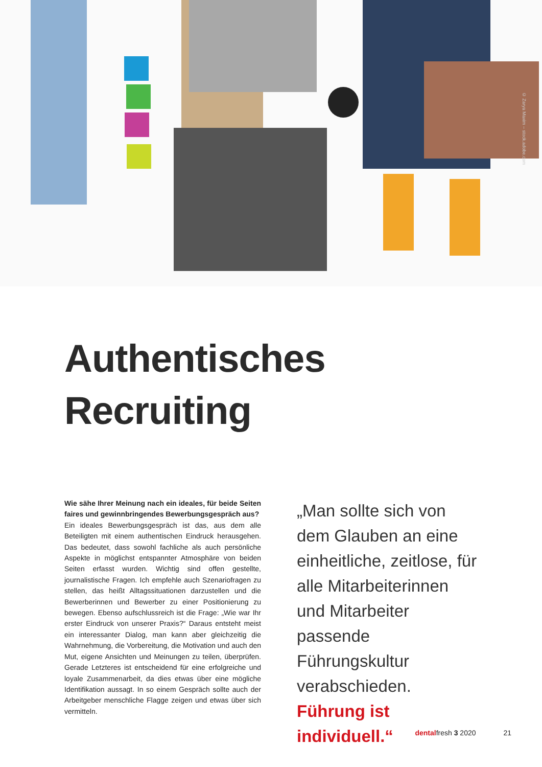© Zarya Maxim – stock.adobe.com
Authentisches
Recruiting
Wie sähe Ihrer Meinung nach ein ideales, für beide Seiten faires und gewinnbringendes Bewerbungsgespräch aus?
Ein ideales Bewerbungsgespräch ist das, aus dem alle Beteiligten mit einem authentischen Eindruck herausgehen. Das bedeutet, dass sowohl fachliche als auch persönliche Aspekte in möglichst entspannter Atmosphäre von beiden Seiten erfasst wurden. Wichtig sind offen gestellte, journalistische Fragen. Ich empfehle auch Szenariofragen zu stellen, das heißt Alltagssituationen darzustellen und die Bewerberinnen und Bewerber zu einer Positionierung zu bewegen. Ebenso aufschlussreich ist die Frage: „Wie war Ihr erster Eindruck von unserer Praxis?“ Daraus entsteht meist ein interessanter Dialog, man kann aber gleichzeitig die Wahrnehmung, die Vorbereitung, die Motivation und auch den Mut, eigene Ansichten und Meinungen zu teilen, überprüfen. Gerade Letzteres ist entscheidend für eine erfolgreiche und loyale Zusammenarbeit, da dies etwas über eine mögliche Identifikation aussagt. In so einem Gespräch sollte auch der Arbeitgeber menschliche Flagge zeigen und etwas über sich vermitteln.
„Man sollte sich von dem Glauben an eine einheitliche, zeitlose, für alle Mitarbeiterinnen und Mitarbeiter passende Führungskultur verabschieden.
Führung ist individuell.“
dentalfresh 3 2020 21